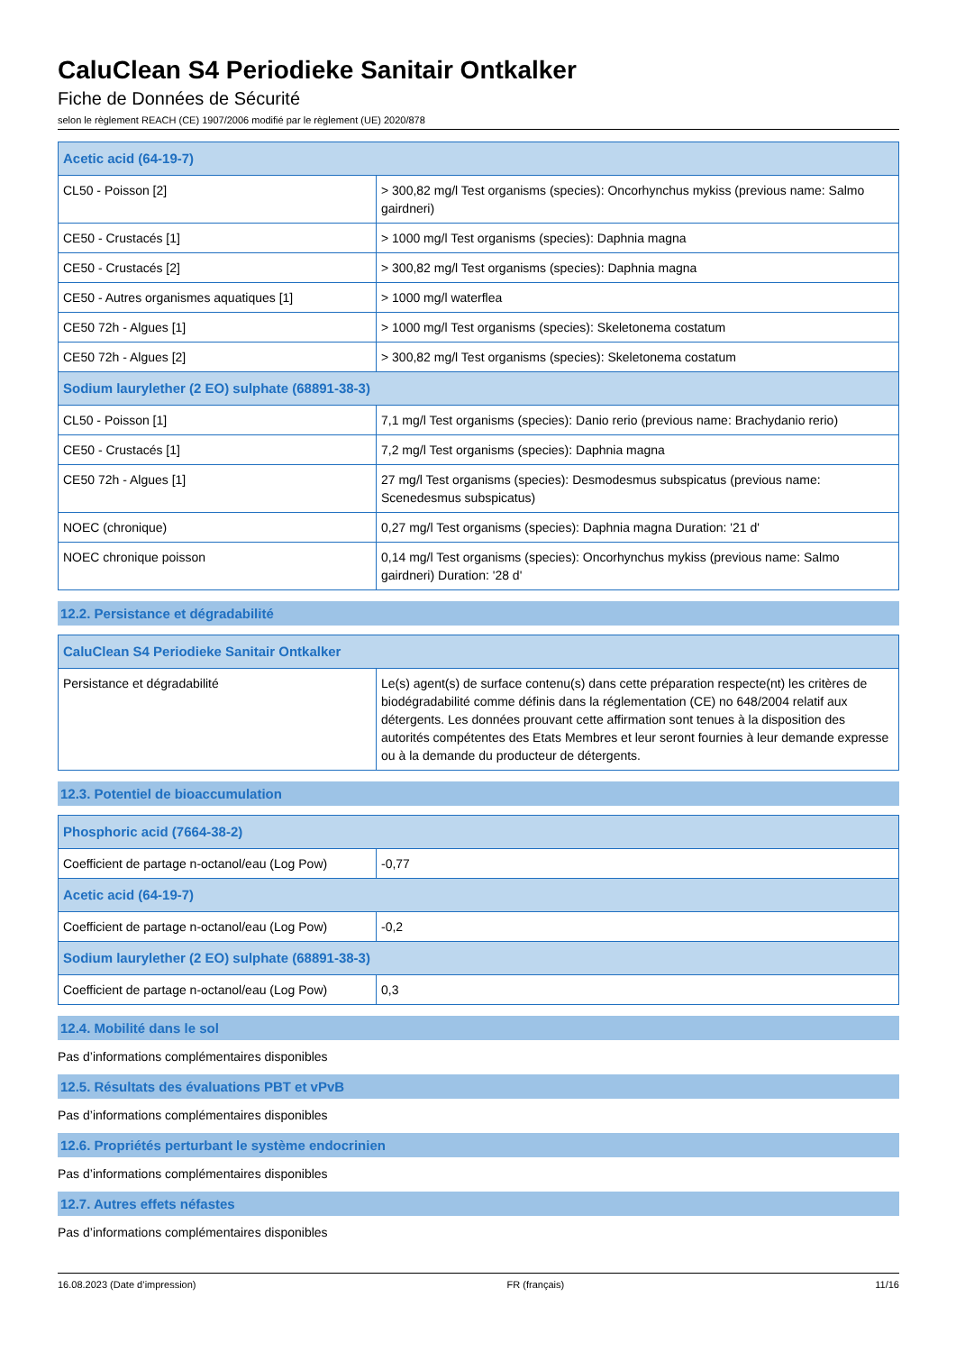CaluClean S4 Periodieke Sanitair Ontkalker
Fiche de Données de Sécurité
selon le règlement REACH (CE) 1907/2006 modifié par le règlement (UE) 2020/878
| Acetic acid (64-19-7) | |
| --- | --- |
| CL50 - Poisson [2] | > 300,82 mg/l Test organisms (species): Oncorhynchus mykiss (previous name: Salmo gairdneri) |
| CE50 - Crustacés [1] | > 1000 mg/l Test organisms (species): Daphnia magna |
| CE50 - Crustacés [2] | > 300,82 mg/l Test organisms (species): Daphnia magna |
| CE50 - Autres organismes aquatiques [1] | > 1000 mg/l waterflea |
| CE50 72h - Algues [1] | > 1000 mg/l Test organisms (species): Skeletonema costatum |
| CE50 72h - Algues [2] | > 300,82 mg/l Test organisms (species): Skeletonema costatum |
| Sodium laurylether (2 EO) sulphate (68891-38-3) | |
| CL50 - Poisson [1] | 7,1 mg/l Test organisms (species): Danio rerio (previous name: Brachydanio rerio) |
| CE50 - Crustacés [1] | 7,2 mg/l Test organisms (species): Daphnia magna |
| CE50 72h - Algues [1] | 27 mg/l Test organisms (species): Desmodesmus subspicatus (previous name: Scenedesmus subspicatus) |
| NOEC (chronique) | 0,27 mg/l Test organisms (species): Daphnia magna Duration: '21 d' |
| NOEC chronique poisson | 0,14 mg/l Test organisms (species): Oncorhynchus mykiss (previous name: Salmo gairdneri) Duration: '28 d' |
12.2. Persistance et dégradabilité
| CaluClean S4 Periodieke Sanitair Ontkalker | |
| --- | --- |
| Persistance et dégradabilité | Le(s) agent(s) de surface contenu(s) dans cette préparation respecte(nt) les critères de biodégradabilité comme définis dans la réglementation (CE) no 648/2004 relatif aux détergents. Les données prouvant cette affirmation sont tenues à la disposition des autorités compétentes des Etats Membres et leur seront fournies à leur demande expresse ou à la demande du producteur de détergents. |
12.3. Potentiel de bioaccumulation
| Phosphoric acid (7664-38-2) | |
| --- | --- |
| Coefficient de partage n-octanol/eau (Log Pow) | -0,77 |
| Acetic acid (64-19-7) | |
| Coefficient de partage n-octanol/eau (Log Pow) | -0,2 |
| Sodium laurylether (2 EO) sulphate (68891-38-3) | |
| Coefficient de partage n-octanol/eau (Log Pow) | 0,3 |
12.4. Mobilité dans le sol
Pas d’informations complémentaires disponibles
12.5. Résultats des évaluations PBT et vPvB
Pas d’informations complémentaires disponibles
12.6. Propriétés perturbant le système endocrinien
Pas d’informations complémentaires disponibles
12.7. Autres effets néfastes
Pas d’informations complémentaires disponibles
16.08.2023 (Date d’impression) FR (français) 11/16